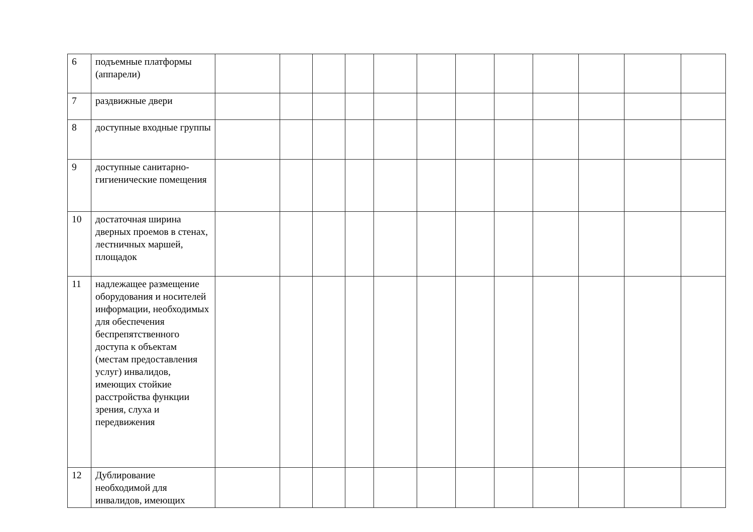| 6 | подъемные платформы (аппарели) | | | | | | | | | | | | |
| 7 | раздвижные двери | | | | | | | | | | | | |
| 8 | доступные входные группы | | | | | | | | | | | | |
| 9 | доступные санитарно-гигиенические помещения | | | | | | | | | | | | |
| 10 | достаточная ширина дверных проемов в стенах, лестничных маршей, площадок | | | | | | | | | | | | |
| 11 | надлежащее размещение оборудования и носителей информации, необходимых для обеспечения беспрепятственного доступа к объектам (местам предоставления услуг) инвалидов, имеющих стойкие расстройства функции зрения, слуха и передвижения | | | | | | | | | | | | |
| 12 | Дублирование необходимой для инвалидов, имеющих | | | | | | | | | | | | |